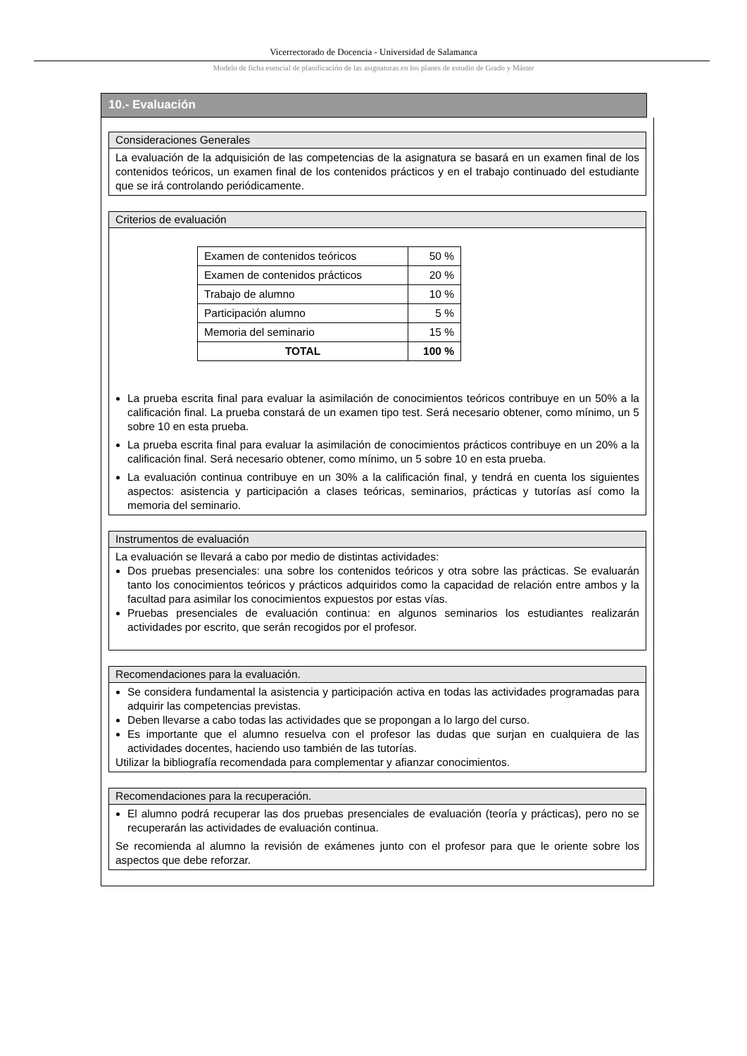Vicerrectorado de Docencia - Universidad de Salamanca
Modelo de ficha esencial de planificación de las asignaturas en los planes de estudio de Grado y Máster
10.- Evaluación
Consideraciones Generales
La evaluación de la adquisición de las competencias de la asignatura se basará en un examen final de los contenidos teóricos, un examen final de los contenidos prácticos y en el trabajo continuado del estudiante que se irá controlando periódicamente.
Criterios de evaluación
| Examen de contenidos teóricos | 50 % |
| Examen de contenidos prácticos | 20 % |
| Trabajo de alumno | 10 % |
| Participación alumno | 5 % |
| Memoria del seminario | 15 % |
| TOTAL | 100 % |
La prueba escrita final para evaluar la asimilación de conocimientos teóricos contribuye en un 50% a la calificación final. La prueba constará de un examen tipo test. Será necesario obtener, como mínimo, un 5 sobre 10 en esta prueba.
La prueba escrita final para evaluar la asimilación de conocimientos prácticos contribuye en un 20% a la calificación final. Será necesario obtener, como mínimo, un 5 sobre 10 en esta prueba.
La evaluación continua contribuye en un 30% a la calificación final, y tendrá en cuenta los siguientes aspectos: asistencia y participación a clases teóricas, seminarios, prácticas y tutorías así como la memoria del seminario.
Instrumentos de evaluación
La evaluación se llevará a cabo por medio de distintas actividades:
Dos pruebas presenciales: una sobre los contenidos teóricos y otra sobre las prácticas. Se evaluarán tanto los conocimientos teóricos y prácticos adquiridos como la capacidad de relación entre ambos y la facultad para asimilar los conocimientos expuestos por estas vías.
Pruebas presenciales de evaluación continua: en algunos seminarios los estudiantes realizarán actividades por escrito, que serán recogidos por el profesor.
Recomendaciones para la evaluación.
Se considera fundamental la asistencia y participación activa en todas las actividades programadas para adquirir las competencias previstas.
Deben llevarse a cabo todas las actividades que se propongan a lo largo del curso.
Es importante que el alumno resuelva con el profesor las dudas que surjan en cualquiera de las actividades docentes, haciendo uso también de las tutorías.
Utilizar la bibliografía recomendada para complementar y afianzar conocimientos.
Recomendaciones para la recuperación.
El alumno podrá recuperar las dos pruebas presenciales de evaluación (teoría y prácticas), pero no se recuperarán las actividades de evaluación continua.
Se recomienda al alumno la revisión de exámenes junto con el profesor para que le oriente sobre los aspectos que debe reforzar.